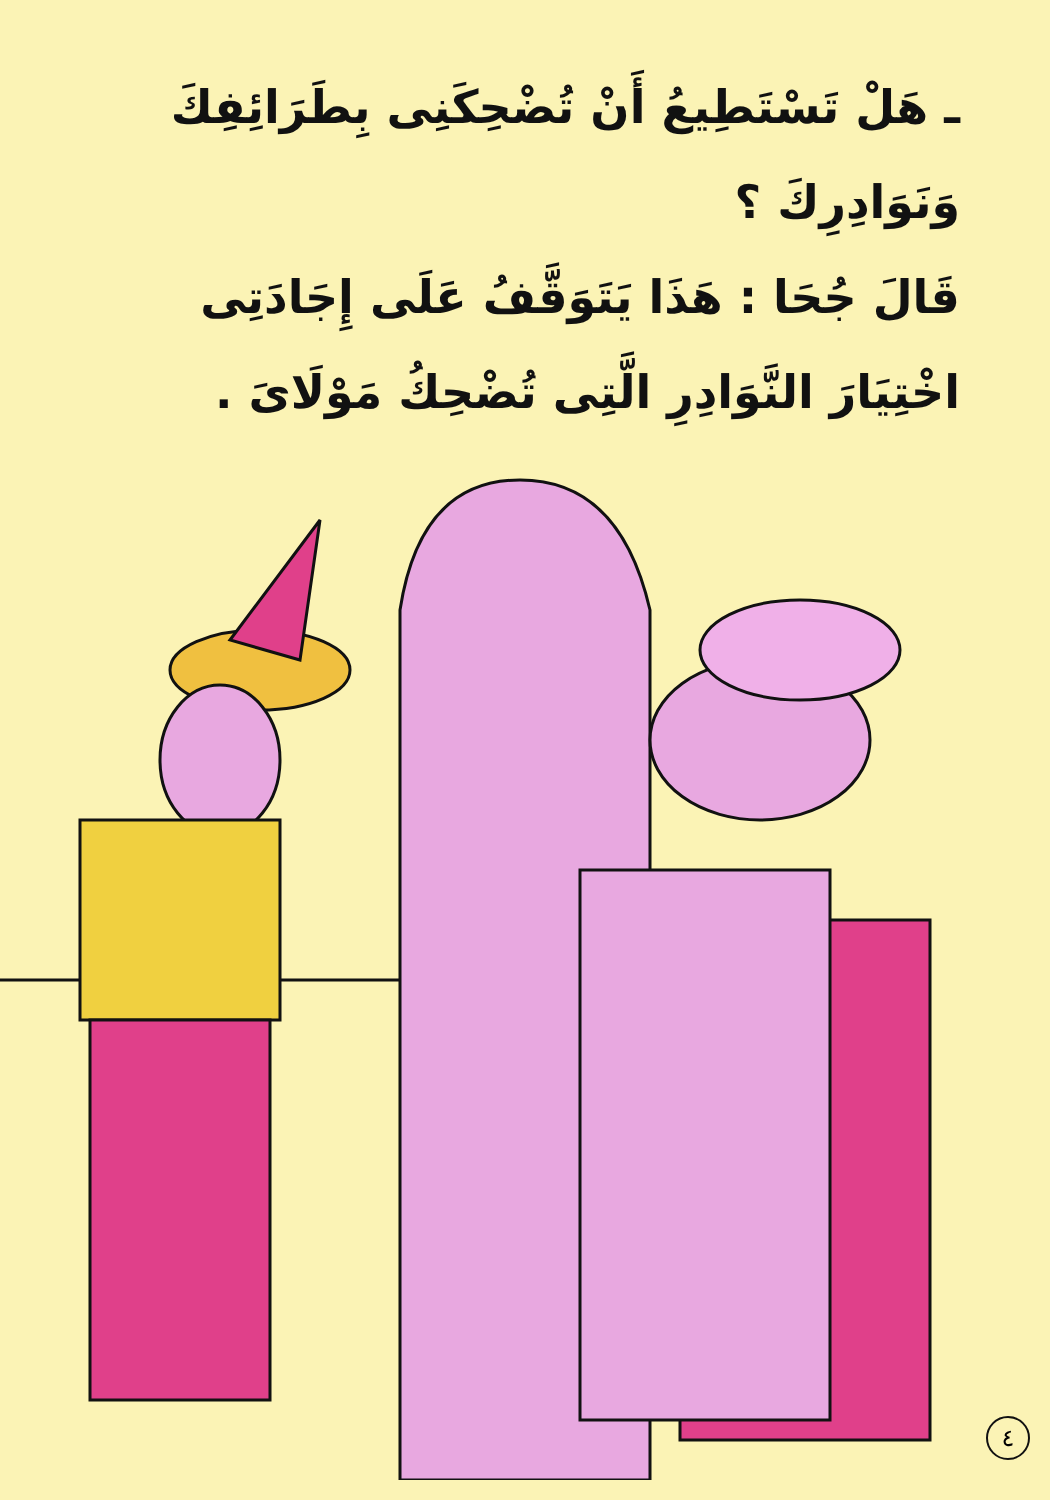ـ هَلْ تَسْتَطِيعُ أَنْ تُضْحِكَنِى بِطَرَائِفِكَ وَنَوَادِرِكَ ؟
قَالَ جُحَا : هَذَا يَتَوَقَّفُ عَلَى إِجَادَتِى اخْتِيَارَ النَّوَادِرِ الَّتِى تُضْحِكُ مَوْلَاىَ .
٤